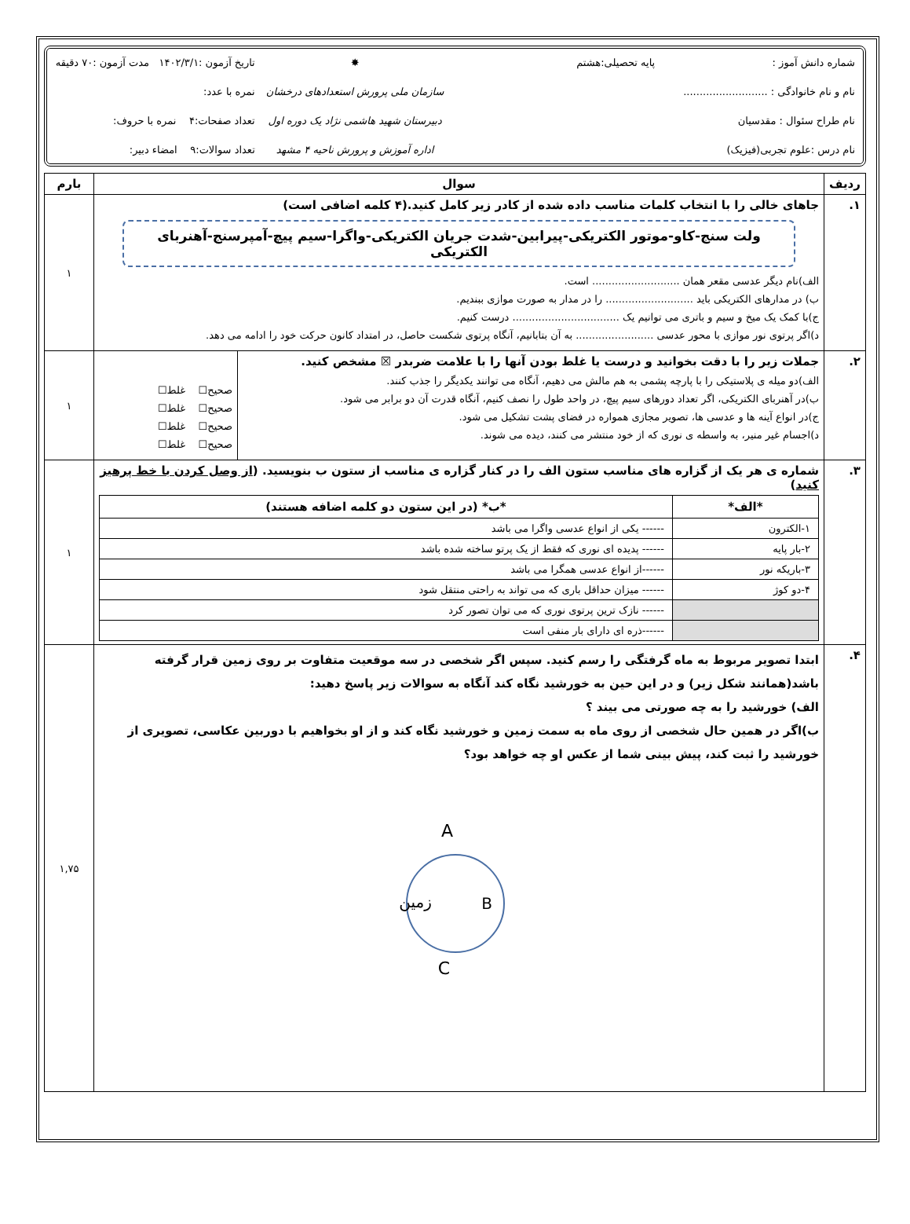شماره دانش آموز :
پایه تحصیلی:هشتم
✸
تاریخ آزمون :۱۴۰۲/۳/۱ مدت آزمون :۷۰ دقیقه
نام و نام خانوادگی : ..........................
سازمان ملی پرورش استعدادهای درخشان
نمره با عدد:
نام طراح سئوال : مقدسیان
دبیرستان شهید هاشمی نژاد یک دوره اول
تعداد صفحات:۴ نمره با حروف:
نام درس :علوم تجربی(فیزیک)
اداره آموزش و پرورش ناحیه ۴ مشهد
تعداد سوالات:۹ امضاء دبیر:
| ردیف | سوال | بارم |
| --- | --- | --- |
| ۱. | جاهای خالی را با انتخاب کلمات مناسب داده شده از کادر زیر کامل کنید.(۴ کلمه اضافی است) ولت سنج-کاو-موتور الکتریکی-پیرابین-شدت جریان الکتریکی-واگرا-سیم پیچ-آمپرسنج-آهنربای الکتریکی الف)نام دیگر عدسی مقعر همان ........................... است. ب) در مدارهای الکتریکی باید ........................... را در مدار به صورت موازی ببندیم. ج)با کمک یک میخ و سیم و باتری می توانیم یک ................................. درست کنیم. د)اگر پرتوی نور موازی با محور عدسی ........................ به آن بتابانیم، آنگاه پرتوی شکست حاصل، در امتداد کانون حرکت خود را ادامه می دهد. | ۱ |
| ۲. | / جملات زیر را با دقت بخوانید و درست یا غلط بودن آنها را با علامت ضربدر ☒ مشخص کنید. الف)دو میله ی پلاستیکی را با پارچه پشمی به هم مالش می دهیم، آنگاه می توانند یکدیگر را جذب کنند. ب)در آهنربای الکتریکی، اگر تعداد دورهای سیم پیچ، در واحد طول را نصف کنیم، آنگاه قدرت آن دو برابر می شود. ج)در انواع آینه ها و عدسی ها، تصویر مجازی همواره در فضای پشت تشکیل می شود. د)اجسام غیر منیر، به واسطه ی نوری که از خود منتشر می کنند، دیده می شوند. / صحیح☐ غلط☐ صحیح☐ غلط☐ صحیح☐ غلط☐ صحیح☐ غلط☐ / | ۱ |
| ۳. | شماره ی هر یک از گزاره های مناسب ستون الف را در کنار گزاره ی مناسب از ستون ب بنویسید. ( از وصل کردن با خط پرهیز کنید ) / *الف* / *ب* (در این ستون دو کلمه اضافه هستند) / / --- / --- / / ۱-الکترون / ------ یکی از انواع عدسی واگرا می باشد / / ۲-بار پایه / ------ پدیده ای نوری که فقط از یک پرتو ساخته شده باشد / / ۳-باریکه نور / ------از انواع عدسی همگرا می باشد / / ۴-دو کوژ / ------ میزان حداقل باری که می تواند به راحتی منتقل شود / / / ------ نازک ترین پرتوی نوری که می توان تصور کرد / / / ------ذره ای دارای بار منفی است / | ۱ |
| ۴. | ابتدا تصویر مربوط به ماه گرفتگی را رسم کنید. سپس اگر شخصی در سه موقعیت متفاوت بر روی زمین قرار گرفته باشد(همانند شکل زیر) و در این حین به خورشید نگاه کند آنگاه به سوالات زیر پاسخ دهید: الف) خورشید را به چه صورتی می بیند ؟ ب)اگر در همین حال شخصی از روی ماه به سمت زمین و خورشید نگاه کند و از او بخواهیم با دوربین عکاسی، تصویری از خورشید را ثبت کند، پیش بینی شما از عکس او چه خواهد بود؟ A زمین B C | ۱,۷۵ |